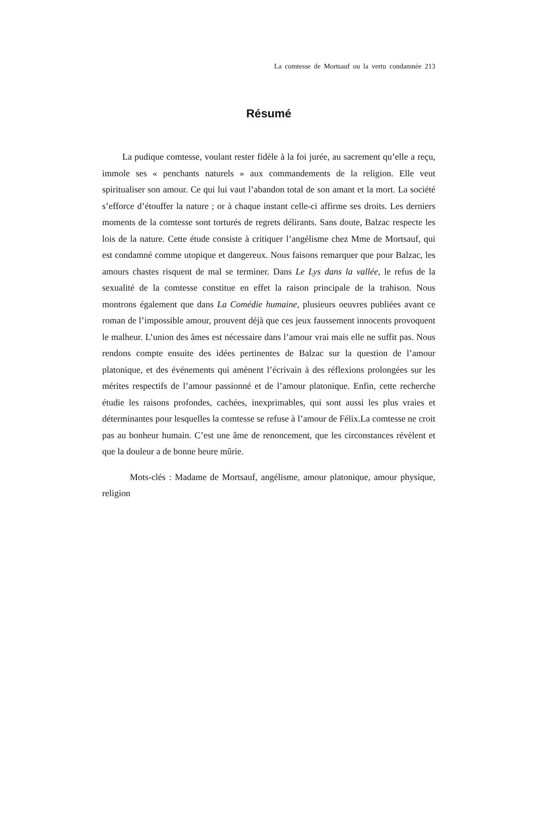La comtesse de Mortsauf ou la vertu condamnée 213
Résumé
La pudique comtesse, voulant rester fidèle à la foi jurée, au sacrement qu’elle a reçu, immole ses « penchants naturels » aux commandements de la religion. Elle veut spiritualiser son amour. Ce qui lui vaut l’abandon total de son amant et la mort. La société s’efforce d’étouffer la nature ; or à chaque instant celle-ci affirme ses droits. Les derniers moments de la comtesse sont torturés de regrets délirants. Sans doute, Balzac respecte les lois de la nature. Cette étude consiste à critiquer l’angélisme chez Mme de Mortsauf, qui est condamné comme utopique et dangereux. Nous faisons remarquer que pour Balzac, les amours chastes risquent de mal se terminer. Dans Le Lys dans la vallée, le refus de la sexualité de la comtesse constitue en effet la raison principale de la trahison. Nous montrons également que dans La Comédie humaine, plusieurs oeuvres publiées avant ce roman de l’impossible amour, prouvent déjà que ces jeux faussement innocents provoquent le malheur. L’union des âmes est nécessaire dans l’amour vrai mais elle ne suffit pas. Nous rendons compte ensuite des idées pertinentes de Balzac sur la question de l’amour platonique, et des événements qui amènent l’écrivain à des réflexions prolongées sur les mérites respectifs de l’amour passionné et de l’amour platonique. Enfin, cette recherche étudie les raisons profondes, cachées, inexprimables, qui sont aussi les plus vraies et déterminantes pour lesquelles la comtesse se refuse à l’amour de Félix.La comtesse ne croit pas au bonheur humain. C’est une âme de renoncement, que les circonstances révèlent et que la douleur a de bonne heure mûrie.
Mots-clés : Madame de Mortsauf, angélisme, amour platonique, amour physique, religion